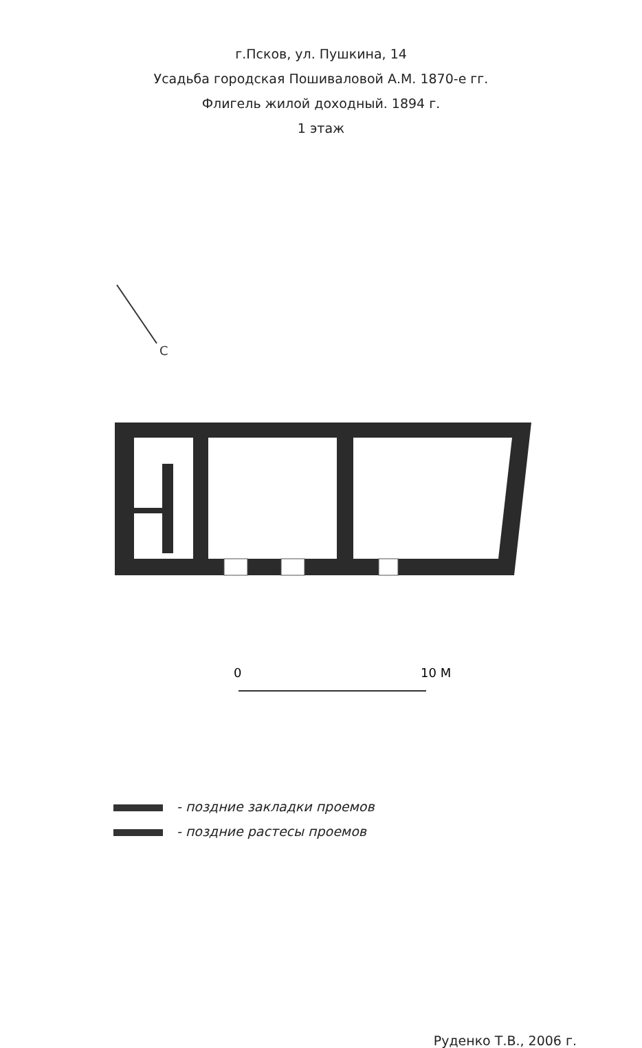г.Псков, ул. Пушкина, 14
Усадьба городская Пошиваловой А.М. 1870-е гг.
Флигель жилой доходный. 1894 г.
1 этаж
С
0
10 М
- поздние закладки проемов
- поздние растесы проемов
Руденко Т.В., 2006 г.